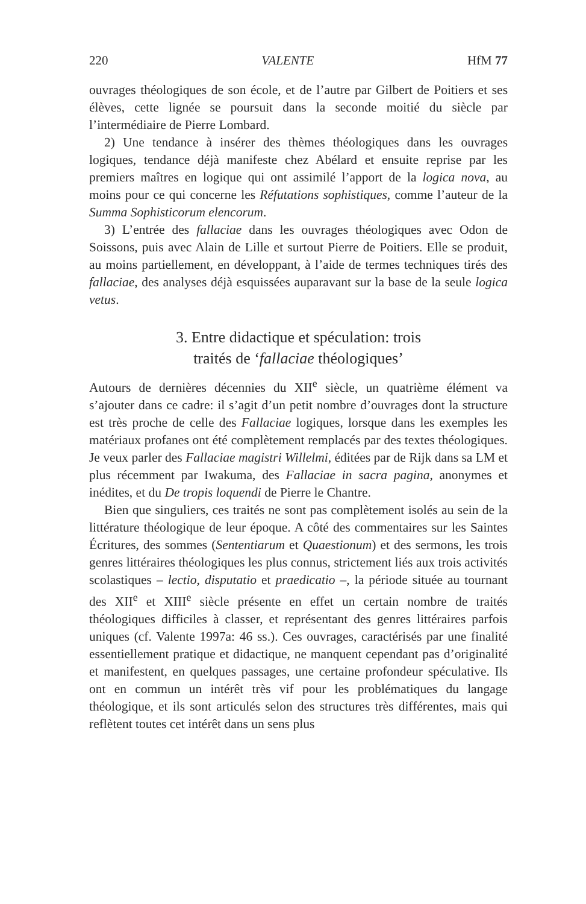220 VALENTE HfM 77
ouvrages théologiques de son école, et de l’autre par Gilbert de Poitiers et ses élèves, cette lignée se poursuit dans la seconde moitié du siècle par l’intermédiaire de Pierre Lombard.
2) Une tendance à insérer des thèmes théologiques dans les ouvrages logiques, tendance déjà manifeste chez Abélard et ensuite reprise par les premiers maîtres en logique qui ont assimilé l’apport de la logica nova, au moins pour ce qui concerne les Réfutations sophistiques, comme l’auteur de la Summa Sophisticorum elencorum.
3) L’entrée des fallaciae dans les ouvrages théologiques avec Odon de Soissons, puis avec Alain de Lille et surtout Pierre de Poitiers. Elle se produit, au moins partiellement, en développant, à l’aide de termes techniques tirés des fallaciae, des analyses déjà esquissées auparavant sur la base de la seule logica vetus.
3. Entre didactique et spéculation: trois
traités de ‘fallaciae théologiques’
Autours de dernières décennies du XII<sup>e</sup> siècle, un quatrième élément va s’ajouter dans ce cadre: il s’agit d’un petit nombre d’ouvrages dont la structure est très proche de celle des Fallaciae logiques, lorsque dans les exemples les matériaux profanes ont été complètement remplacés par des textes théologiques. Je veux parler des Fallaciae magistri Willelmi, éditées par de Rijk dans sa LM et plus récemment par Iwakuma, des Fallaciae in sacra pagina, anonymes et inédites, et du De tropis loquendi de Pierre le Chantre.
Bien que singuliers, ces traités ne sont pas complètement isolés au sein de la littérature théologique de leur époque. A côté des commentaires sur les Saintes Écritures, des sommes (Sententiarum et Quaestionum) et des sermons, les trois genres littéraires théologiques les plus connus, strictement liés aux trois activités scolastiques – lectio, disputatio et praedicatio –, la période située au tournant des XII<sup>e</sup> et XIII<sup>e</sup> siècle présente en effet un certain nombre de traités théologiques difficiles à classer, et représentant des genres littéraires parfois uniques (cf. Valente 1997a: 46 ss.). Ces ouvrages, caractérisés par une finalité essentiellement pratique et didactique, ne manquent cependant pas d’originalité et manifestent, en quelques passages, une certaine profondeur spéculative. Ils ont en commun un intérêt très vif pour les problématiques du langage théologique, et ils sont articulés selon des structures très différentes, mais qui reflètent toutes cet intérêt dans un sens plus